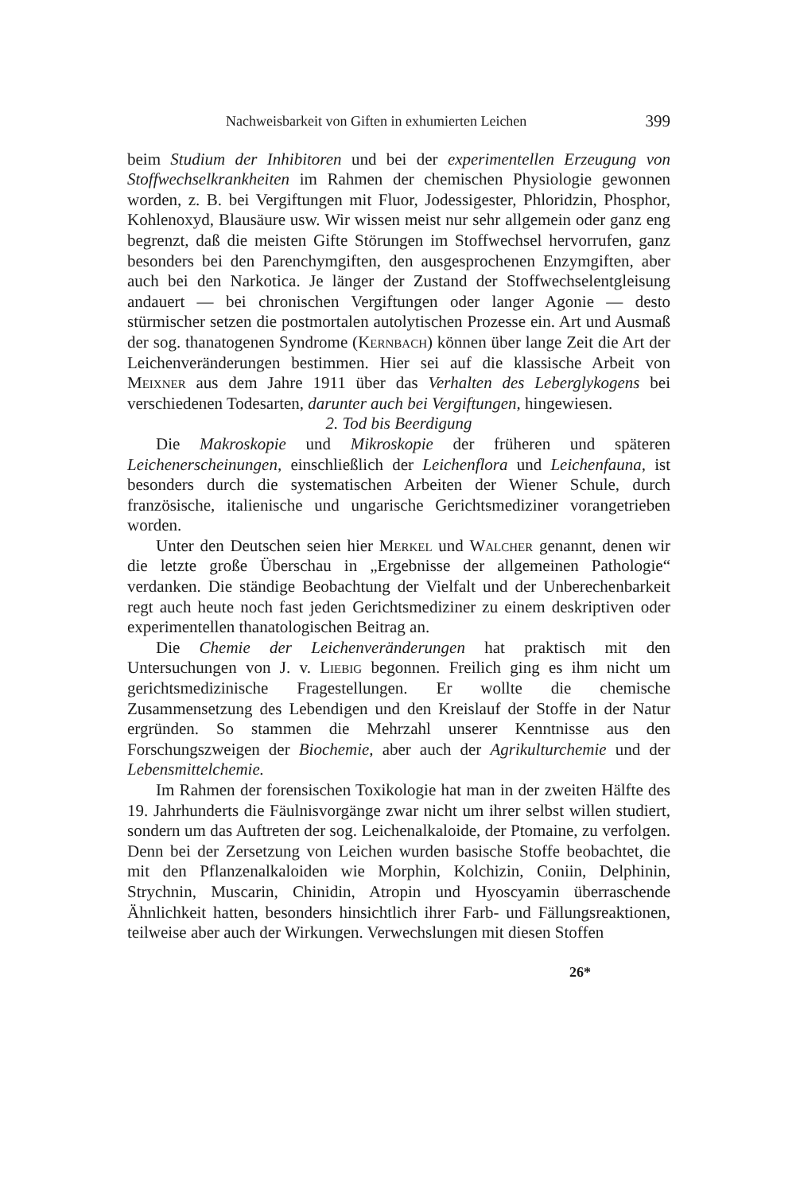Nachweisbarkeit von Giften in exhumierten Leichen 399
beim Studium der Inhibitoren und bei der experimentellen Erzeugung von Stoffwechselkrankheiten im Rahmen der chemischen Physiologie gewonnen worden, z. B. bei Vergiftungen mit Fluor, Jodessigester, Phloridzin, Phosphor, Kohlenoxyd, Blausäure usw. Wir wissen meist nur sehr allgemein oder ganz eng begrenzt, daß die meisten Gifte Störungen im Stoffwechsel hervorrufen, ganz besonders bei den Parenchymgiften, den ausgesprochenen Enzymgiften, aber auch bei den Narkotica. Je länger der Zustand der Stoffwechselentgleisung andauert — bei chronischen Vergiftungen oder langer Agonie — desto stürmischer setzen die postmortalen autolytischen Prozesse ein. Art und Ausmaß der sog. thanatogenen Syndrome (Kernbach) können über lange Zeit die Art der Leichenveränderungen bestimmen. Hier sei auf die klassische Arbeit von Meixner aus dem Jahre 1911 über das Verhalten des Leberglykogens bei verschiedenen Todesarten, darunter auch bei Vergiftungen, hingewiesen.
2. Tod bis Beerdigung
Die Makroskopie und Mikroskopie der früheren und späteren Leichenerscheinungen, einschließlich der Leichenflora und Leichenfauna, ist besonders durch die systematischen Arbeiten der Wiener Schule, durch französische, italienische und ungarische Gerichtsmediziner vorangetrieben worden.
Unter den Deutschen seien hier Merkel und Walcher genannt, denen wir die letzte große Überschau in „Ergebnisse der allgemeinen Pathologie“ verdanken. Die ständige Beobachtung der Vielfalt und der Unberechenbarkeit regt auch heute noch fast jeden Gerichtsmediziner zu einem deskriptiven oder experimentellen thanatologischen Beitrag an.
Die Chemie der Leichenveränderungen hat praktisch mit den Untersuchungen von J. v. Liebig begonnen. Freilich ging es ihm nicht um gerichtsmedizinische Fragestellungen. Er wollte die chemische Zusammensetzung des Lebendigen und den Kreislauf der Stoffe in der Natur ergründen. So stammen die Mehrzahl unserer Kenntnisse aus den Forschungszweigen der Biochemie, aber auch der Agrikulturchemie und der Lebensmittelchemie.
Im Rahmen der forensischen Toxikologie hat man in der zweiten Hälfte des 19. Jahrhunderts die Fäulnisvorgänge zwar nicht um ihrer selbst willen studiert, sondern um das Auftreten der sog. Leichenalkaloide, der Ptomaine, zu verfolgen. Denn bei der Zersetzung von Leichen wurden basische Stoffe beobachtet, die mit den Pflanzenalkaloiden wie Morphin, Kolchizin, Coniin, Delphinin, Strychnin, Muscarin, Chinidin, Atropin und Hyoscyamin überraschende Ähnlichkeit hatten, besonders hinsichtlich ihrer Farb- und Fällungsreaktionen, teilweise aber auch der Wirkungen. Verwechslungen mit diesen Stoffen
26*